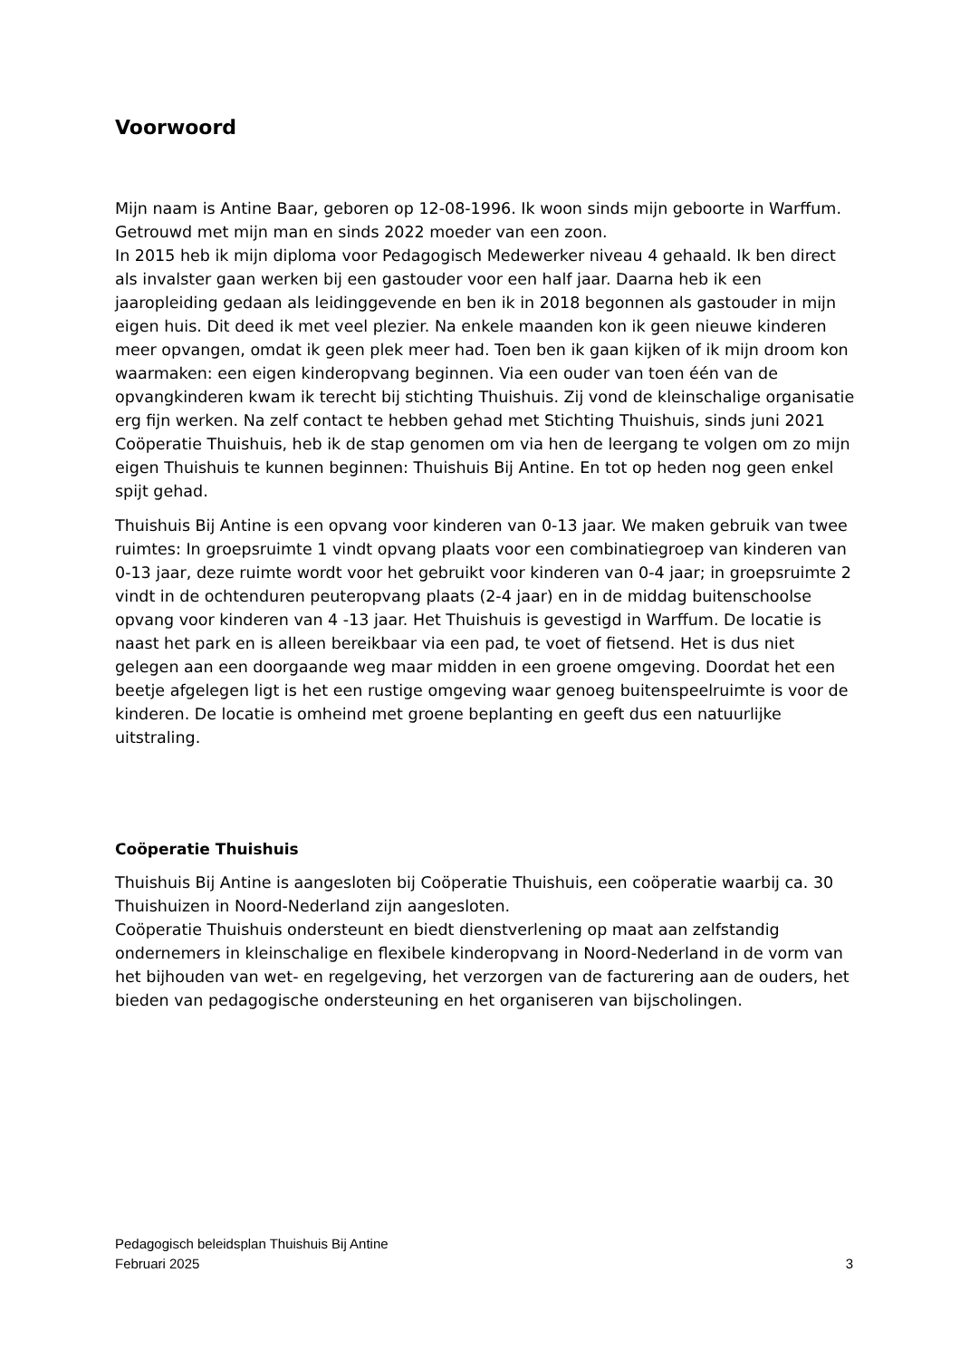Voorwoord
Mijn naam is Antine Baar, geboren op 12-08-1996. Ik woon sinds mijn geboorte in Warffum. Getrouwd met mijn man en sinds 2022 moeder van een zoon.
In 2015 heb ik mijn diploma voor Pedagogisch Medewerker niveau 4 gehaald. Ik ben direct als invalster gaan werken bij een gastouder voor een half jaar. Daarna heb ik een jaaropleiding gedaan als leidinggevende en ben ik in 2018 begonnen als gastouder in mijn eigen huis. Dit deed ik met veel plezier. Na enkele maanden kon ik geen nieuwe kinderen meer opvangen, omdat ik geen plek meer had. Toen ben ik gaan kijken of ik mijn droom kon waarmaken: een eigen kinderopvang beginnen. Via een ouder van toen één van de opvangkinderen kwam ik terecht bij stichting Thuishuis. Zij vond de kleinschalige organisatie erg fijn werken. Na zelf contact te hebben gehad met Stichting Thuishuis, sinds juni 2021 Coöperatie Thuishuis, heb ik de stap genomen om via hen de leergang te volgen om zo mijn eigen Thuishuis te kunnen beginnen: Thuishuis Bij Antine. En tot op heden nog geen enkel spijt gehad.
Thuishuis Bij Antine is een opvang voor kinderen van 0-13 jaar. We maken gebruik van twee ruimtes: In groepsruimte 1 vindt opvang plaats voor een combinatiegroep van kinderen van 0-13 jaar, deze ruimte wordt voor het gebruikt voor kinderen van 0-4 jaar; in groepsruimte 2 vindt in de ochtenduren peuteropvang plaats (2-4 jaar) en in de middag buitenschoolse opvang voor kinderen van 4 -13 jaar. Het Thuishuis is gevestigd in Warffum. De locatie is naast het park en is alleen bereikbaar via een pad, te voet of fietsend. Het is dus niet gelegen aan een doorgaande weg maar midden in een groene omgeving. Doordat het een beetje afgelegen ligt is het een rustige omgeving waar genoeg buitenspeelruimte is voor de kinderen. De locatie is omheind met groene beplanting en geeft dus een natuurlijke uitstraling.
Coöperatie Thuishuis
Thuishuis Bij Antine is aangesloten bij Coöperatie Thuishuis, een coöperatie waarbij ca. 30 Thuishuizen in Noord-Nederland zijn aangesloten.
Coöperatie Thuishuis ondersteunt en biedt dienstverlening op maat aan zelfstandig ondernemers in kleinschalige en flexibele kinderopvang in Noord-Nederland in de vorm van het bijhouden van wet- en regelgeving, het verzorgen van de facturering aan de ouders, het bieden van pedagogische ondersteuning en het organiseren van bijscholingen.
Pedagogisch beleidsplan Thuishuis Bij Antine
Februari 2025 3